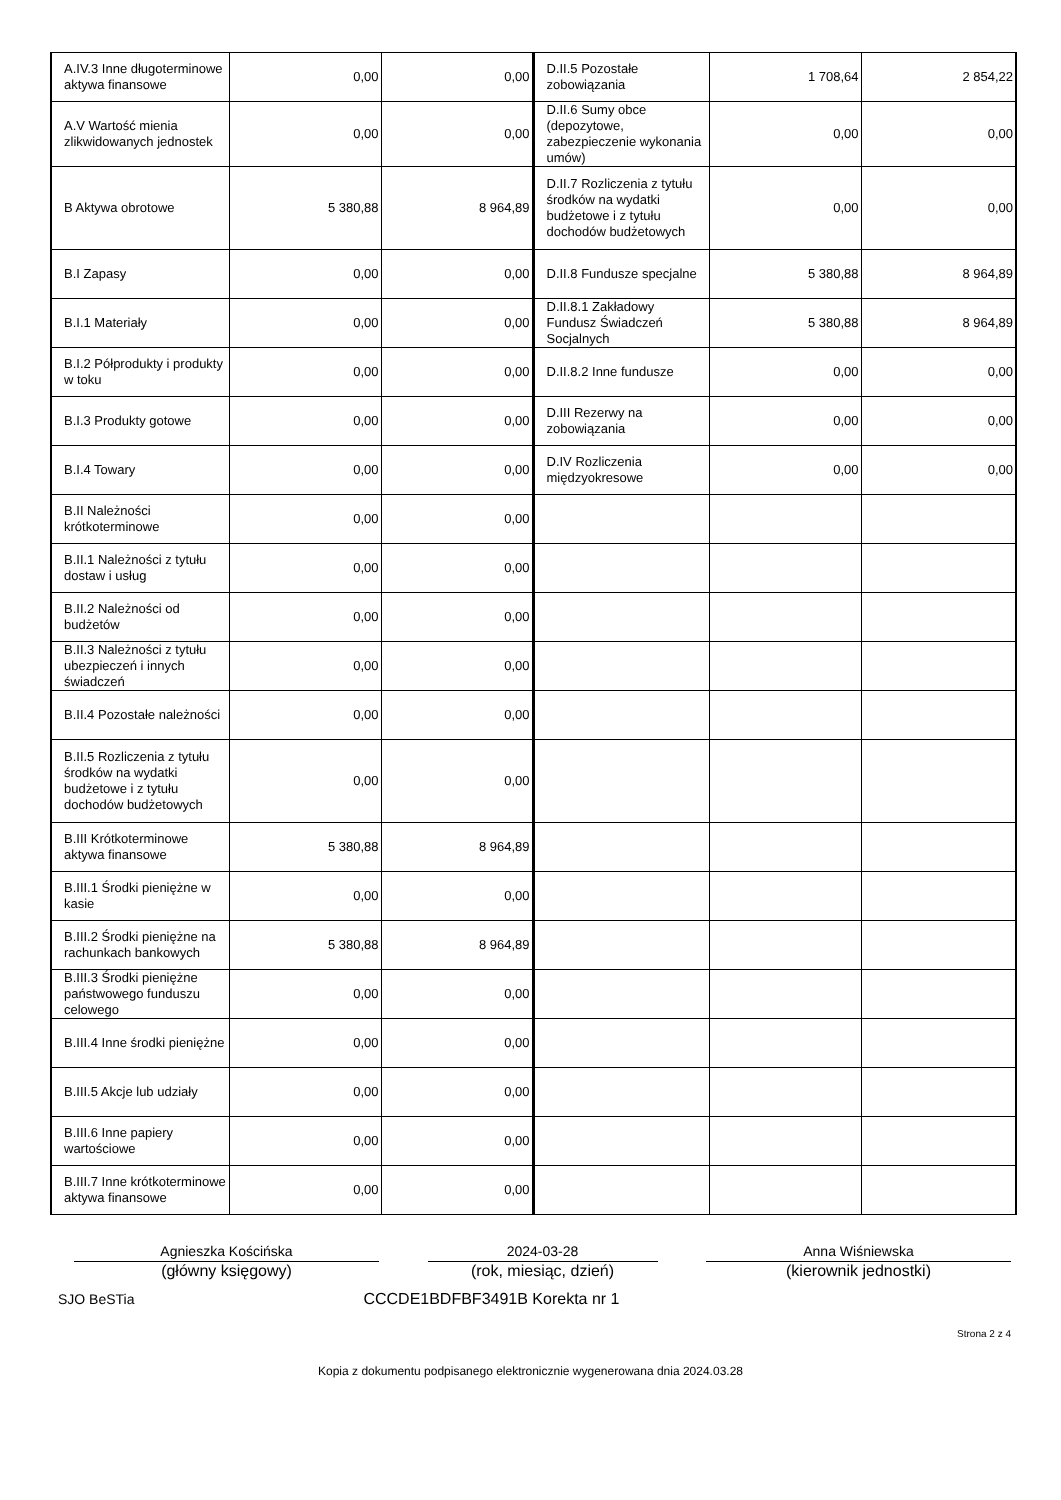| A.IV.3 Inne długoterminowe aktywa finansowe | 0,00 | 0,00 | D.II.5 Pozostałe zobowiązania | 1 708,64 | 2 854,22 |
| A.V Wartość mienia zlikwidowanych jednostek | 0,00 | 0,00 | D.II.6 Sumy obce (depozytowe, zabezpieczenie wykonania umów) | 0,00 | 0,00 |
| B Aktywa obrotowe | 5 380,88 | 8 964,89 | D.II.7 Rozliczenia z tytułu środków na wydatki budżetowe i z tytułu dochodów budżetowych | 0,00 | 0,00 |
| B.I Zapasy | 0,00 | 0,00 | D.II.8 Fundusze specjalne | 5 380,88 | 8 964,89 |
| B.I.1 Materiały | 0,00 | 0,00 | D.II.8.1 Zakładowy Fundusz Świadczeń Socjalnych | 5 380,88 | 8 964,89 |
| B.I.2 Półprodukty i produkty w toku | 0,00 | 0,00 | D.II.8.2 Inne fundusze | 0,00 | 0,00 |
| B.I.3 Produkty gotowe | 0,00 | 0,00 | D.III Rezerwy na zobowiązania | 0,00 | 0,00 |
| B.I.4 Towary | 0,00 | 0,00 | D.IV Rozliczenia międzyokresowe | 0,00 | 0,00 |
| B.II Należności krótkoterminowe | 0,00 | 0,00 | | | |
| B.II.1 Należności z tytułu dostaw i usług | 0,00 | 0,00 | | | |
| B.II.2 Należności od budżetów | 0,00 | 0,00 | | | |
| B.II.3 Należności z tytułu ubezpieczeń i innych świadczeń | 0,00 | 0,00 | | | |
| B.II.4 Pozostałe należności | 0,00 | 0,00 | | | |
| B.II.5 Rozliczenia z tytułu środków na wydatki budżetowe i z tytułu dochodów budżetowych | 0,00 | 0,00 | | | |
| B.III Krótkoterminowe aktywa finansowe | 5 380,88 | 8 964,89 | | | |
| B.III.1 Środki pieniężne w kasie | 0,00 | 0,00 | | | |
| B.III.2 Środki pieniężne na rachunkach bankowych | 5 380,88 | 8 964,89 | | | |
| B.III.3 Środki pieniężne państwowego funduszu celowego | 0,00 | 0,00 | | | |
| B.III.4 Inne środki pieniężne | 0,00 | 0,00 | | | |
| B.III.5 Akcje lub udziały | 0,00 | 0,00 | | | |
| B.III.6 Inne papiery wartościowe | 0,00 | 0,00 | | | |
| B.III.7 Inne krótkoterminowe aktywa finansowe | 0,00 | 0,00 | | | |
Agnieszka Kościńska
(główny księgowy)
2024-03-28
(rok, miesiąc, dzień)
Anna Wiśniewska
(kierownik jednostki)
SJO BeSTia CCCDE1BDFBF3491B Korekta nr 1
Strona 2 z 4
Kopia z dokumentu podpisanego elektronicznie wygenerowana dnia 2024.03.28